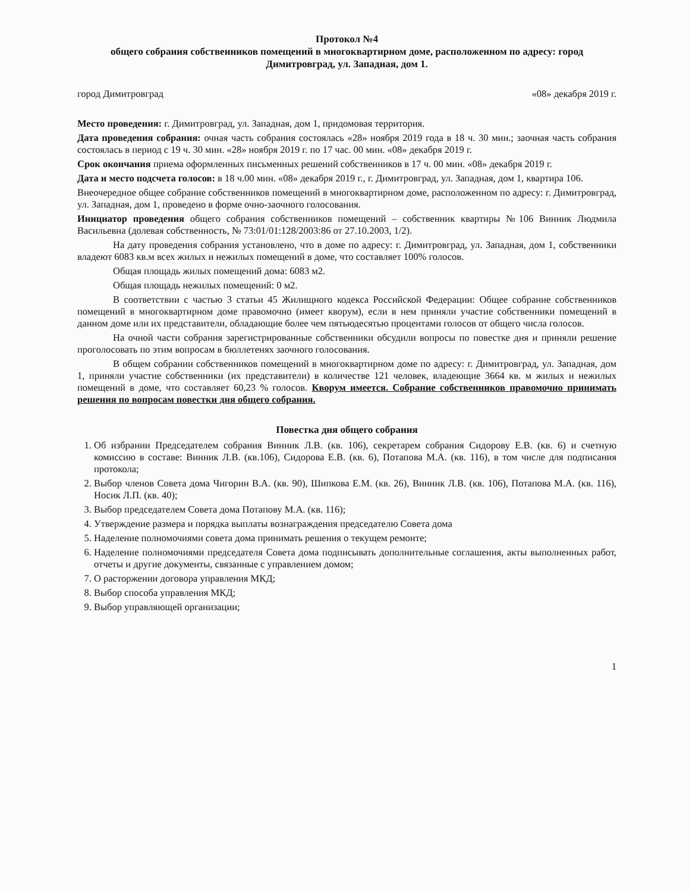Протокол №4
общего собрания собственников помещений в многоквартирном доме, расположенном по адресу: город Димитровград, ул. Западная, дом 1.
город Димитровград «08» декабря 2019 г.
Место проведения: г. Димитровград, ул. Западная, дом 1, придомовая территория.
Дата проведения собрания: очная часть собрания состоялась «28» ноября 2019 года в 18 ч. 30 мин.; заочная часть собрания состоялась в период с 19 ч. 30 мин. «28» ноября 2019 г. по 17 час. 00 мин. «08» декабря 2019 г.
Срок окончания приема оформленных письменных решений собственников в 17 ч. 00 мин. «08» декабря 2019 г.
Дата и место подсчета голосов: в 18 ч.00 мин. «08» декабря 2019 г., г. Димитровград, ул. Западная, дом 1, квартира 106.
Внеочередное общее собрание собственников помещений в многоквартирном доме, расположенном по адресу: г. Димитровград, ул. Западная, дом 1, проведено в форме очно-заочного голосования.
Инициатор проведения общего собрания собственников помещений – собственник квартиры №106 Винник Людмила Васильевна (долевая собственность, № 73:01/01:128/2003:86 от 27.10.2003, 1/2).
На дату проведения собрания установлено, что в доме по адресу: г. Димитровград, ул. Западная, дом 1, собственники владеют 6083 кв.м всех жилых и нежилых помещений в доме, что составляет 100% голосов.
Общая площадь жилых помещений дома: 6083 м2.
Общая площадь нежилых помещений: 0 м2.
В соответствии с частью 3 статьи 45 Жилищного кодекса Российской Федерации: Общее собрание собственников помещений в многоквартирном доме правомочно (имеет кворум), если в нем приняли участие собственники помещений в данном доме или их представители, обладающие более чем пятьюдесятью процентами голосов от общего числа голосов.
На очной части собрания зарегистрированные собственники обсудили вопросы по повестке дня и приняли решение проголосовать по этим вопросам в бюллетенях заочного голосования.
В общем собрании собственников помещений в многоквартирном доме по адресу: г. Димитровград, ул. Западная, дом 1, приняли участие собственники (их представители) в количестве 121 человек, владеющие 3664 кв. м жилых и нежилых помещений в доме, что составляет 60,23 % голосов. Кворум имеется. Собрание собственников правомочно принимать решения по вопросам повестки дня общего собрания.
Повестка дня общего собрания
1. Об избрании Председателем собрания Винник Л.В. (кв. 106), секретарем собрания Сидорову Е.В. (кв. 6) и счетную комиссию в составе: Винник Л.В. (кв.106), Сидорова Е.В. (кв. 6), Потапова М.А. (кв. 116), в том числе для подписания протокола;
2. Выбор членов Совета дома Чигорин В.А. (кв. 90), Шипкова Е.М. (кв. 26), Винник Л.В. (кв. 106), Потапова М.А. (кв. 116), Носик Л.П. (кв. 40);
3. Выбор председателем Совета дома Потапову М.А. (кв. 116);
4. Утверждение размера и порядка выплаты вознаграждения председателю Совета дома
5. Наделение полномочиями совета дома принимать решения о текущем ремонте;
6. Наделение полномочиями председателя Совета дома подписывать дополнительные соглашения, акты выполненных работ, отчеты и другие документы, связанные с управлением домом;
7. О расторжении договора управления МКД;
8. Выбор способа управления МКД;
9. Выбор управляющей организации;
1